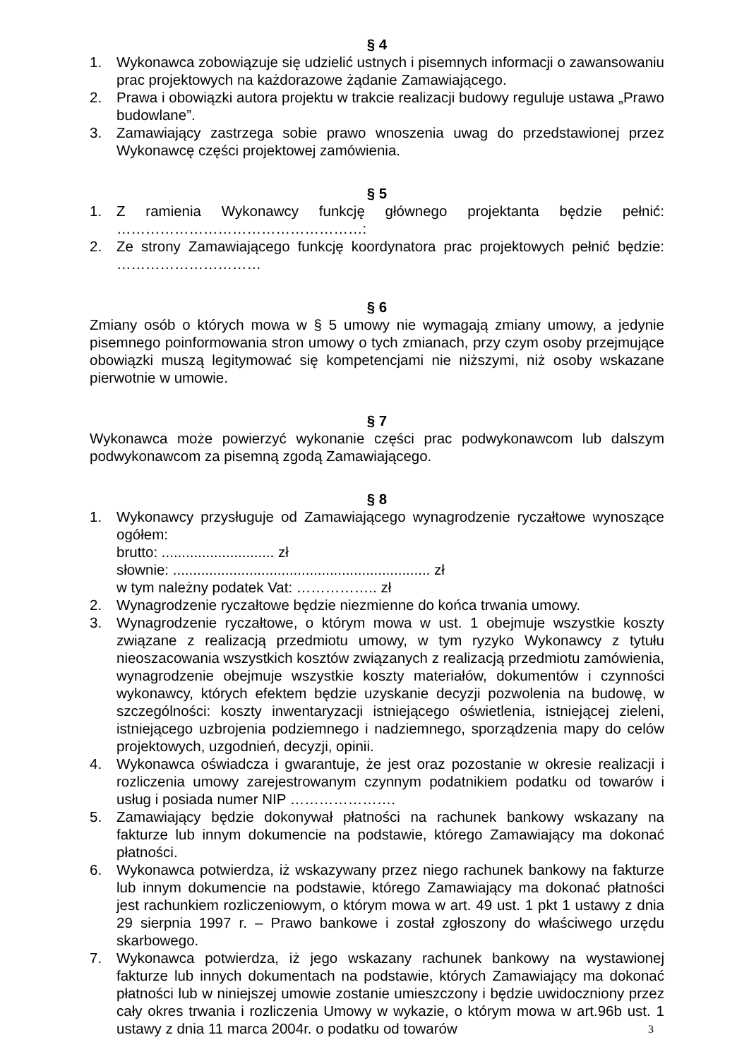§ 4
1. Wykonawca zobowiązuje się udzielić ustnych i pisemnych informacji o zawansowaniu prac projektowych na każdorazowe żądanie Zamawiającego.
2. Prawa i obowiązki autora projektu w trakcie realizacji budowy reguluje ustawa „Prawo budowlane”.
3. Zamawiający zastrzega sobie prawo wnoszenia uwag do przedstawionej przez Wykonawcę części projektowej zamówienia.
§ 5
1. Z ramienia Wykonawcy funkcję głównego projektanta będzie pełnić: ……………………………………………:
2. Ze strony Zamawiającego funkcję koordynatora prac projektowych pełnić będzie: …………………………
§ 6
Zmiany osób o których mowa w § 5 umowy nie wymagają zmiany umowy, a jedynie pisemnego poinformowania stron umowy o tych zmianach, przy czym osoby przejmujące obowiązki muszą legitymować się kompetencjami nie niższymi, niż osoby wskazane pierwotnie w umowie.
§ 7
Wykonawca może powierzyć wykonanie części prac podwykonawcom lub dalszym podwykonawcom za pisemną zgodą Zamawiającego.
§ 8
1. Wykonawcy przysługuje od Zamawiającego wynagrodzenie ryczałtowe wynoszące ogółem:
brutto: ............................ zł
słownie: ................................................................ zł
w tym należny podatek Vat: …………….. zł
2. Wynagrodzenie ryczałtowe będzie niezmienne do końca trwania umowy.
3. Wynagrodzenie ryczałtowe, o którym mowa w ust. 1 obejmuje wszystkie koszty związane z realizacją przedmiotu umowy, w tym ryzyko Wykonawcy z tytułu nieoszacowania wszystkich kosztów związanych z realizacją przedmiotu zamówienia, wynagrodzenie obejmuje wszystkie koszty materiałów, dokumentów i czynności wykonawcy, których efektem będzie uzyskanie decyzji pozwolenia na budowę, w szczególności: koszty inwentaryzacji istniejącego oświetlenia, istniejącej zieleni, istniejącego uzbrojenia podziemnego i nadziemnego, sporządzenia mapy do celów projektowych, uzgodnień, decyzji, opinii.
4. Wykonawca oświadcza i gwarantuje, że jest oraz pozostanie w okresie realizacji i rozliczenia umowy zarejestrowanym czynnym podatnikiem podatku od towarów i usług i posiada numer NIP ………………….
5. Zamawiający będzie dokonywał płatności na rachunek bankowy wskazany na fakturze lub innym dokumencie na podstawie, którego Zamawiający ma dokonać płatności.
6. Wykonawca potwierdza, iż wskazywany przez niego rachunek bankowy na fakturze lub innym dokumencie na podstawie, którego Zamawiający ma dokonać płatności jest rachunkiem rozliczeniowym, o którym mowa w art. 49 ust. 1 pkt 1 ustawy z dnia 29 sierpnia 1997 r. – Prawo bankowe i został zgłoszony do właściwego urzędu skarbowego.
7. Wykonawca potwierdza, iż jego wskazany rachunek bankowy na wystawionej fakturze lub innych dokumentach na podstawie, których Zamawiający ma dokonać płatności lub w niniejszej umowie zostanie umieszczony i będzie uwidoczniony przez cały okres trwania i rozliczenia Umowy w wykazie, o którym mowa w art.96b ust. 1 ustawy z dnia 11 marca 2004r. o podatku od towarów
3